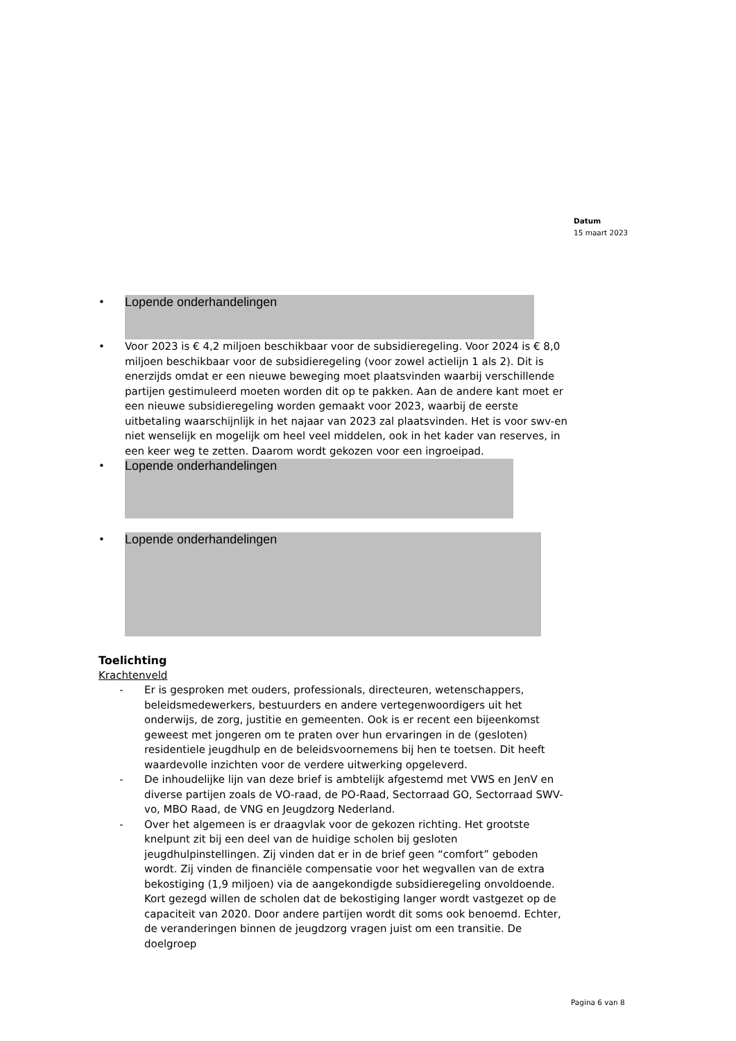Datum
15 maart 2023
•
Lopende onderhandelingen
• Voor 2023 is € 4,2 miljoen beschikbaar voor de subsidieregeling. Voor 2024 is € 8,0 miljoen beschikbaar voor de subsidieregeling (voor zowel actielijn 1 als 2). Dit is enerzijds omdat er een nieuwe beweging moet plaatsvinden waarbij verschillende partijen gestimuleerd moeten worden dit op te pakken. Aan de andere kant moet er een nieuwe subsidieregeling worden gemaakt voor 2023, waarbij de eerste uitbetaling waarschijnlijk in het najaar van 2023 zal plaatsvinden. Het is voor swv-en niet wenselijk en mogelijk om heel veel middelen, ook in het kader van reserves, in een keer weg te zetten. Daarom wordt gekozen voor een ingroeipad.
•
Lopende onderhandelingen
•
Lopende onderhandelingen
Toelichting
Krachtenveld
- Er is gesproken met ouders, professionals, directeuren, wetenschappers, beleidsmedewerkers, bestuurders en andere vertegenwoordigers uit het onderwijs, de zorg, justitie en gemeenten. Ook is er recent een bijeenkomst geweest met jongeren om te praten over hun ervaringen in de (gesloten) residentiele jeugdhulp en de beleidsvoornemens bij hen te toetsen. Dit heeft waardevolle inzichten voor de verdere uitwerking opgeleverd.
- De inhoudelijke lijn van deze brief is ambtelijk afgestemd met VWS en JenV en diverse partijen zoals de VO-raad, de PO-Raad, Sectorraad GO, Sectorraad SWV-vo, MBO Raad, de VNG en Jeugdzorg Nederland.
- Over het algemeen is er draagvlak voor de gekozen richting. Het grootste knelpunt zit bij een deel van de huidige scholen bij gesloten jeugdhulpinstellingen. Zij vinden dat er in de brief geen “comfort” geboden wordt. Zij vinden de financiële compensatie voor het wegvallen van de extra bekostiging (1,9 miljoen) via de aangekondigde subsidieregeling onvoldoende. Kort gezegd willen de scholen dat de bekostiging langer wordt vastgezet op de capaciteit van 2020. Door andere partijen wordt dit soms ook benoemd. Echter, de veranderingen binnen de jeugdzorg vragen juist om een transitie. De doelgroep
Pagina 6 van 8